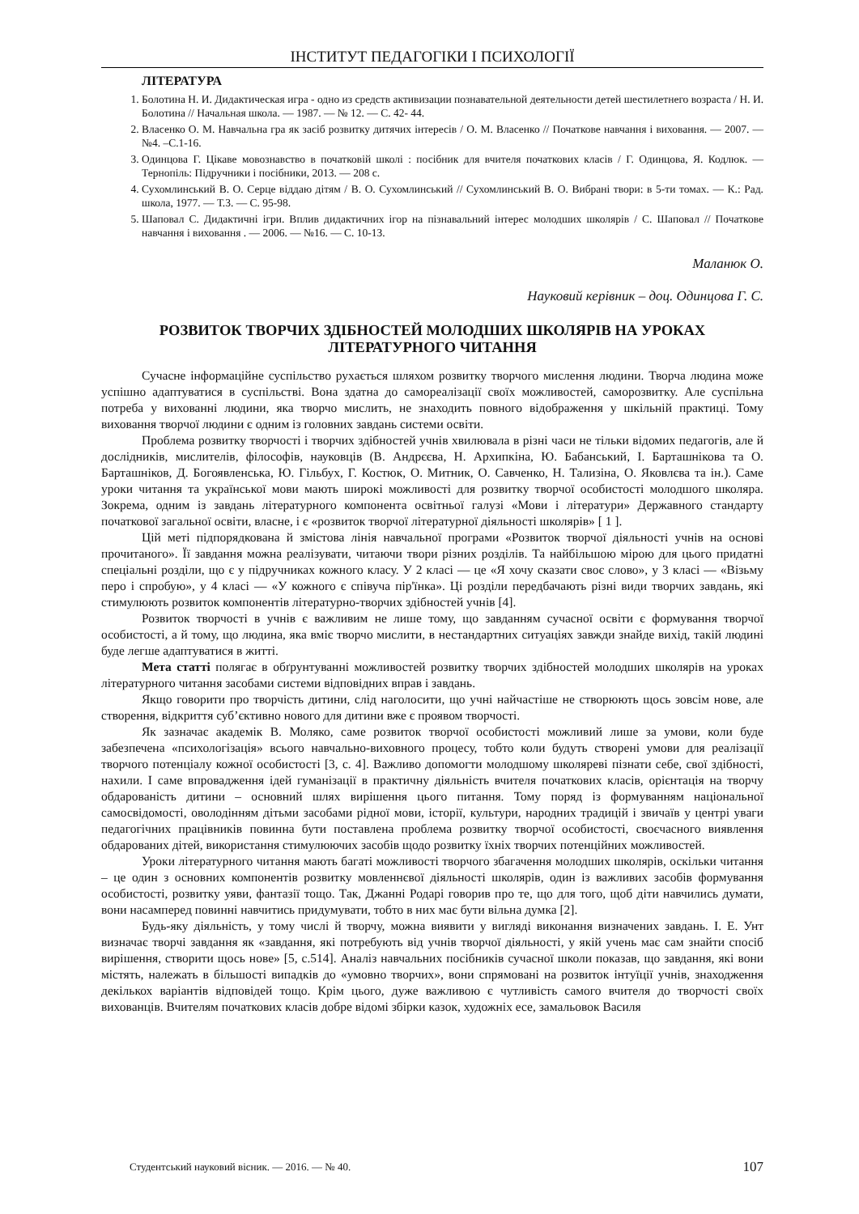ІНСТИТУТ ПЕДАГОГІКИ І ПСИХОЛОГІЇ
ЛІТЕРАТУРА
1. Болотина Н. И. Дидактическая игра - одно из средств активизации познавательной деятельности детей шестилетнего возраста / Н. И. Болотина // Начальная школа. — 1987. — № 12. — С. 42- 44.
2. Власенко О. М. Навчальна гра як засіб розвитку дитячих інтересів / О. М. Власенко // Початкове навчання і виховання. — 2007. — №4. –С.1-16.
3. Одинцова Г. Цікаве мовознавство в початковій школі : посібник для вчителя початкових класів / Г. Одинцова, Я. Кодлюк. — Тернопіль: Підручники і посібники, 2013. — 208 с.
4. Сухомлинський В. О. Серце віддаю дітям / В. О. Сухомлинський // Сухомлинський В. О. Вибрані твори: в 5-ти томах. — К.: Рад. школа, 1977. — Т.3. — С. 95-98.
5. Шаповал С. Дидактичні ігри. Вплив дидактичних ігор на пізнавальний інтерес молодших школярів / С. Шаповал // Початкове навчання і виховання . — 2006. — №16. — С. 10-13.
Маланюк О.
Науковий керівник – доц. Одинцова Г. С.
РОЗВИТОК ТВОРЧИХ ЗДІБНОСТЕЙ МОЛОДШИХ ШКОЛЯРІВ НА УРОКАХ ЛІТЕРАТУРНОГО ЧИТАННЯ
Сучасне інформаційне суспільство рухається шляхом розвитку творчого мислення людини. Творча людина може успішно адаптуватися в суспільстві. Вона здатна до самореалізації своїх можливостей, саморозвитку. Але суспільна потреба у вихованні людини, яка творчо мислить, не знаходить повного відображення у шкільній практиці. Тому виховання творчої людини є одним із головних завдань системи освіти.
Проблема розвитку творчості і творчих здібностей учнів хвилювала в різні часи не тільки відомих педагогів, але й дослідників, мислителів, філософів, науковців (В. Андрєєва, Н. Архипкіна, Ю. Бабанський, І. Барташнікова та О. Барташніков, Д. Богоявленська, Ю. Гільбух, Г. Костюк, О. Митник, О. Савченко, Н. Тализіна, О. Яковлєва та ін.). Саме уроки читання та української мови мають широкі можливості для розвитку творчої особистості молодшого школяра. Зокрема, одним із завдань літературного компонента освітньої галузі «Мови і літератури» Державного стандарту початкової загальної освіти, власне, і є «розвиток творчої літературної діяльності школярів» [ 1 ].
Цій меті підпорядкована й змістова лінія навчальної програми «Розвиток творчої діяльності учнів на основі прочитаного». Її завдання можна реалізувати, читаючи твори різних розділів. Та найбільшою мірою для цього придатні спеціальні розділи, що є у підручниках кожного класу. У 2 класі — це «Я хочу сказати своє слово», у 3 класі — «Візьму перо і спробую», у 4 класі — «У кожного є співуча пір'їнка». Ці розділи передбачають різні види творчих завдань, які стимулюють розвиток компонентів літературно-творчих здібностей учнів [4].
Розвиток творчості в учнів є важливим не лише тому, що завданням сучасної освіти є формування творчої особистості, а й тому, що людина, яка вміє творчо мислити, в нестандартних ситуаціях завжди знайде вихід, такій людині буде легше адаптуватися в житті.
Мета статті полягає в обґрунтуванні можливостей розвитку творчих здібностей молодших школярів на уроках літературного читання засобами системи відповідних вправ і завдань.
Якщо говорити про творчість дитини, слід наголосити, що учні найчастіше не створюють щось зовсім нове, але створення, відкриття суб’єктивно нового для дитини вже є проявом творчості.
Як зазначає академік В. Моляко, саме розвиток творчої особистості можливий лише за умови, коли буде забезпечена «психологізація» всього навчально-виховного процесу, тобто коли будуть створені умови для реалізації творчого потенціалу кожної особистості [3, с. 4]. Важливо допомогти молодшому школяреві пізнати себе, свої здібності, нахили. І саме впровадження ідей гуманізації в практичну діяльність вчителя початкових класів, орієнтація на творчу обдарованість дитини – основний шлях вирішення цього питання. Тому поряд із формуванням національної самосвідомості, оволодінням дітьми засобами рідної мови, історії, культури, народних традицій і звичаїв у центрі уваги педагогічних працівників повинна бути поставлена проблема розвитку творчої особистості, своєчасного виявлення обдарованих дітей, використання стимулюючих засобів щодо розвитку їхніх творчих потенційних можливостей.
Уроки літературного читання мають багаті можливості творчого збагачення молодших школярів, оскільки читання – це один з основних компонентів розвитку мовленнєвої діяльності школярів, один із важливих засобів формування особистості, розвитку уяви, фантазії тощо. Так, Джанні Родарі говорив про те, що для того, щоб діти навчились думати, вони насамперед повинні навчитись придумувати, тобто в них має бути вільна думка [2].
Будь-яку діяльність, у тому числі й творчу, можна виявити у вигляді виконання визначених завдань. І. Е. Унт визначає творчі завдання як «завдання, які потребують від учнів творчої діяльності, у якій учень має сам знайти спосіб вирішення, створити щось нове» [5, с.514]. Аналіз навчальних посібників сучасної школи показав, що завдання, які вони містять, належать в більшості випадків до «умовно творчих», вони спрямовані на розвиток інтуїції учнів, знаходження декількох варіантів відповідей тощо. Крім цього, дуже важливою є чутливість самого вчителя до творчості своїх вихованців. Вчителям початкових класів добре відомі збірки казок, художніх есе, замальовок Василя
Студентський науковий вісник. — 2016. — № 40. 107